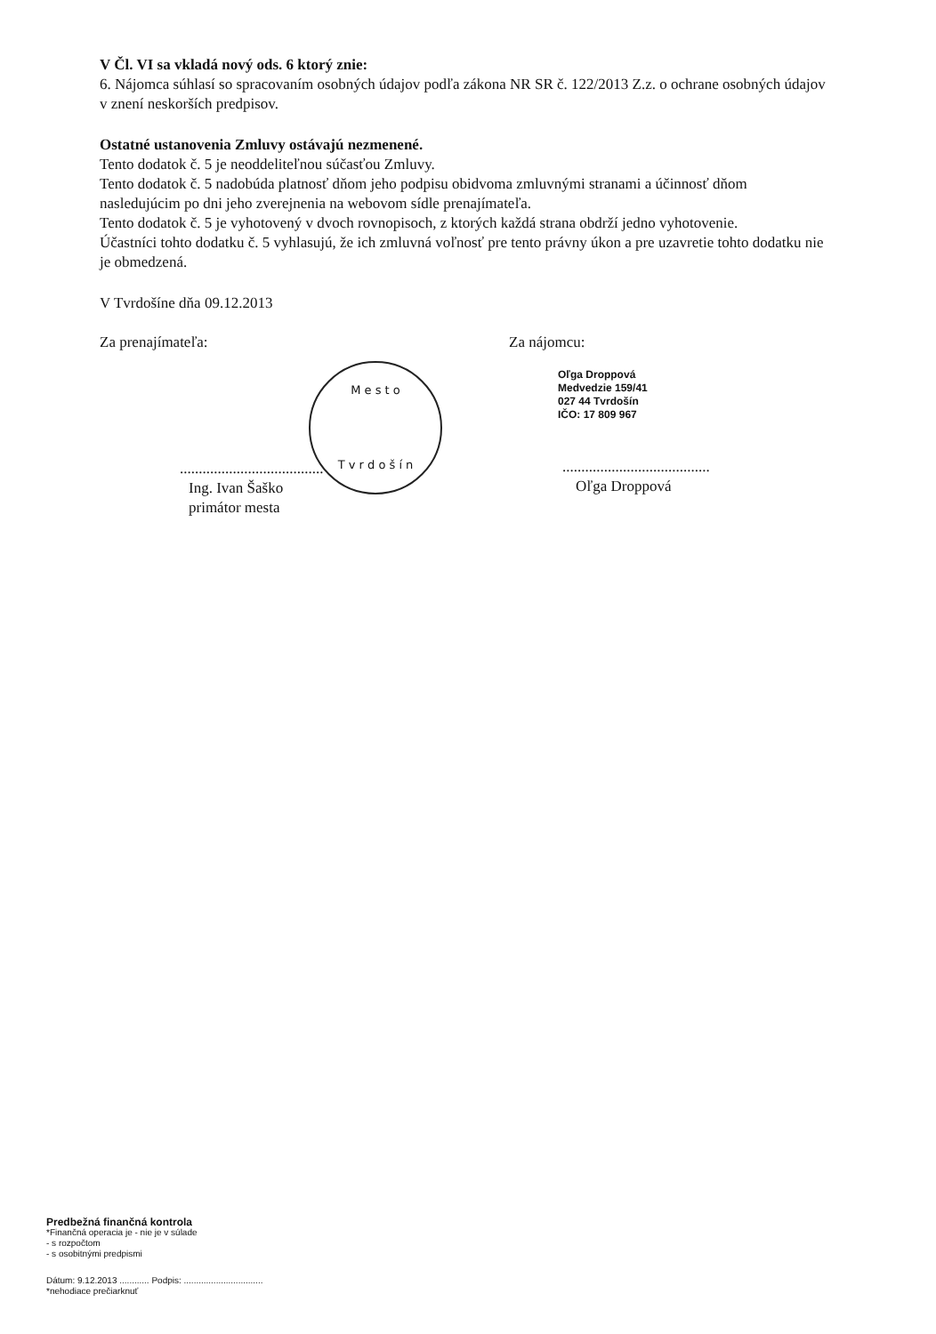V Čl. VI sa vkladá nový ods. 6 ktorý znie:
6. Nájomca súhlasí so spracovaním osobných údajov podľa zákona NR SR č. 122/2013 Z.z. o ochrane osobných údajov v znení neskorších predpisov.
Ostatné ustanovenia Zmluvy ostávajú nezmenené.
Tento dodatok č. 5 je neoddeliteľnou súčasťou Zmluvy.
Tento dodatok č. 5 nadobúda platnosť dňom jeho podpisu obidvoma zmluvnými stranami a účinnosť dňom nasledujúcim po dni jeho zverejnenia na webovom sídle prenajímateľa.
Tento dodatok č. 5 je vyhotovený v dvoch rovnopisoch, z ktorých každá strana obdrží jedno vyhotovenie.
Účastníci tohto dodatku č. 5 vyhlasujú, že ich zmluvná voľnosť pre tento právny úkon a pre uzavretie tohto dodatku nie je obmedzená.
V Tvrdošíne dňa 09.12.2013
Za prenajímateľa:
M e s t o
T v r d o š í n
......................................
Ing. Ivan Šaško
primátor mesta
Za nájomcu:
Oľga Droppová
Medvedzie 159/41
027 44 Tvrdošín
IČO: 17 809 967
.......................................
Oľga Droppová
Predbežná finančná kontrola
*Finančná operacia je - nie je v súlade
- s rozpočtom
- s osobitnými predpismi
Dátum: 9.12.2013 ............ Podpis: ................................
*nehodiace prečiarknuť